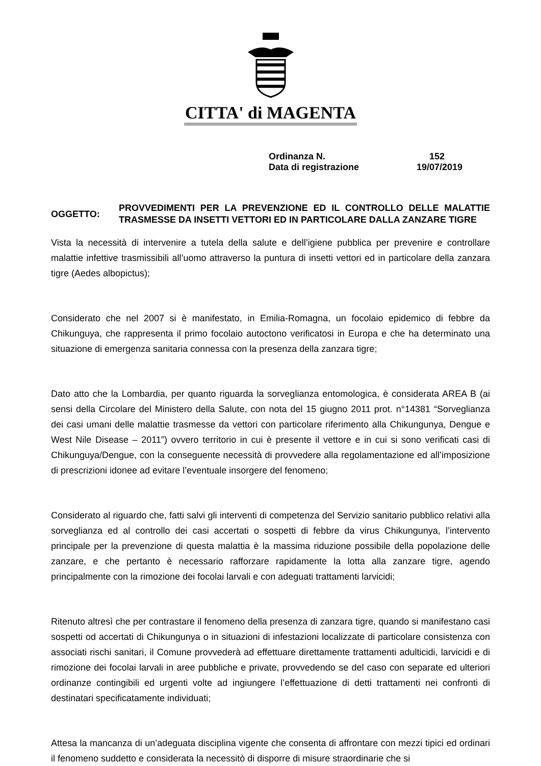CITTA' di MAGENTA
Ordinanza N. 152
Data di registrazione 19/07/2019
OGGETTO:
PROVVEDIMENTI PER LA PREVENZIONE ED IL CONTROLLO DELLE MALATTIE TRASMESSE DA INSETTI VETTORI ED IN PARTICOLARE DALLA ZANZARE TIGRE
Vista la necessità di intervenire a tutela della salute e dell’igiene pubblica per prevenire e controllare malattie infettive trasmissibili all’uomo attraverso la puntura di insetti vettori ed in particolare della zanzara tigre (Aedes albopictus);
Considerato che nel 2007 si è manifestato, in Emilia-Romagna, un focolaio epidemico di febbre da Chikunguya, che rappresenta il primo focolaio autoctono verificatosi in Europa e che ha determinato una situazione di emergenza sanitaria connessa con la presenza della zanzara tigre;
Dato atto che la Lombardia, per quanto riguarda la sorveglianza entomologica, è considerata AREA B (ai sensi della Circolare del Ministero della Salute, con nota del 15 giugno 2011 prot. n°14381 “Sorveglianza dei casi umani delle malattie trasmesse da vettori con particolare riferimento alla Chikungunya, Dengue e West Nile Disease – 2011”) ovvero territorio in cui è presente il vettore e in cui si sono verificati casi di Chikunguya/Dengue, con la conseguente necessità di provvedere alla regolamentazione ed all’imposizione di prescrizioni idonee ad evitare l’eventuale insorgere del fenomeno;
Considerato al riguardo che, fatti salvi gli interventi di competenza del Servizio sanitario pubblico relativi alla sorveglianza ed al controllo dei casi accertati o sospetti di febbre da virus Chikungunya, l’intervento principale per la prevenzione di questa malattia è la massima riduzione possibile della popolazione delle zanzare, e che pertanto è necessario rafforzare rapidamente la lotta alla zanzare tigre, agendo principalmente con la rimozione dei focolai larvali e con adeguati trattamenti larvicidi;
Ritenuto altresì che per contrastare il fenomeno della presenza di zanzara tigre, quando si manifestano casi sospetti od accertati di Chikungunya o in situazioni di infestazioni localizzate di particolare consistenza con associati rischi sanitari, il Comune provvederà ad effettuare direttamente trattamenti adulticidi, larvicidi e di rimozione dei focolai larvali in aree pubbliche e private, provvedendo se del caso con separate ed ulteriori ordinanze contingibili ed urgenti volte ad ingiungere l’effettuazione di detti trattamenti nei confronti di destinatari specificatamente individuati;
Attesa la mancanza di un’adeguata disciplina vigente che consenta di affrontare con mezzi tipici ed ordinari il fenomeno suddetto e considerata la necessitò di disporre di misure straordinarie che si